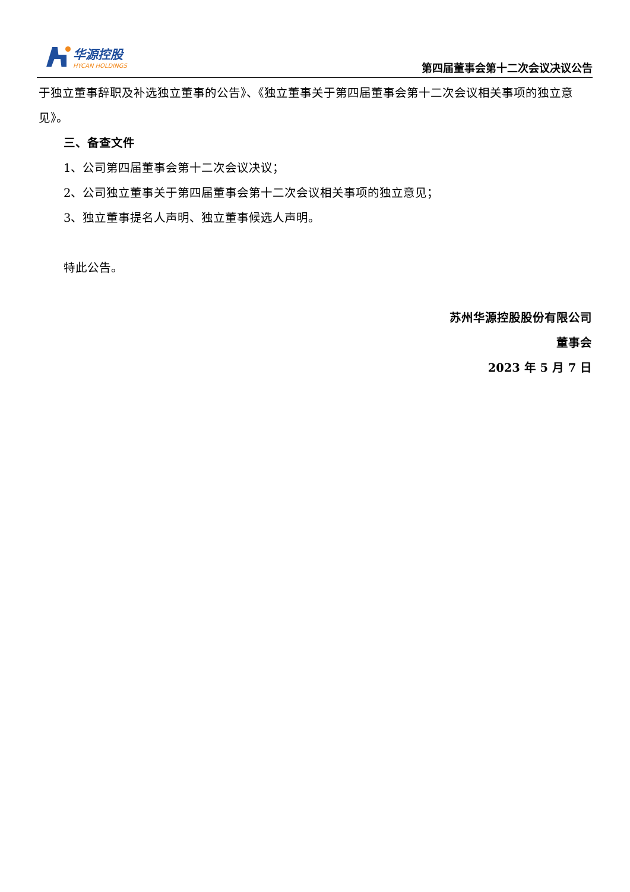华源控股
HYCAN HOLDINGS
第四届董事会第十二次会议决议公告
于独立董事辞职及补选独立董事的公告》、《独立董事关于第四届董事会第十二次会议相关事项的独立意见》。
三、备查文件
1、公司第四届董事会第十二次会议决议；
2、公司独立董事关于第四届董事会第十二次会议相关事项的独立意见；
3、独立董事提名人声明、独立董事候选人声明。
特此公告。
苏州华源控股股份有限公司
董事会
2023 年 5 月 7 日